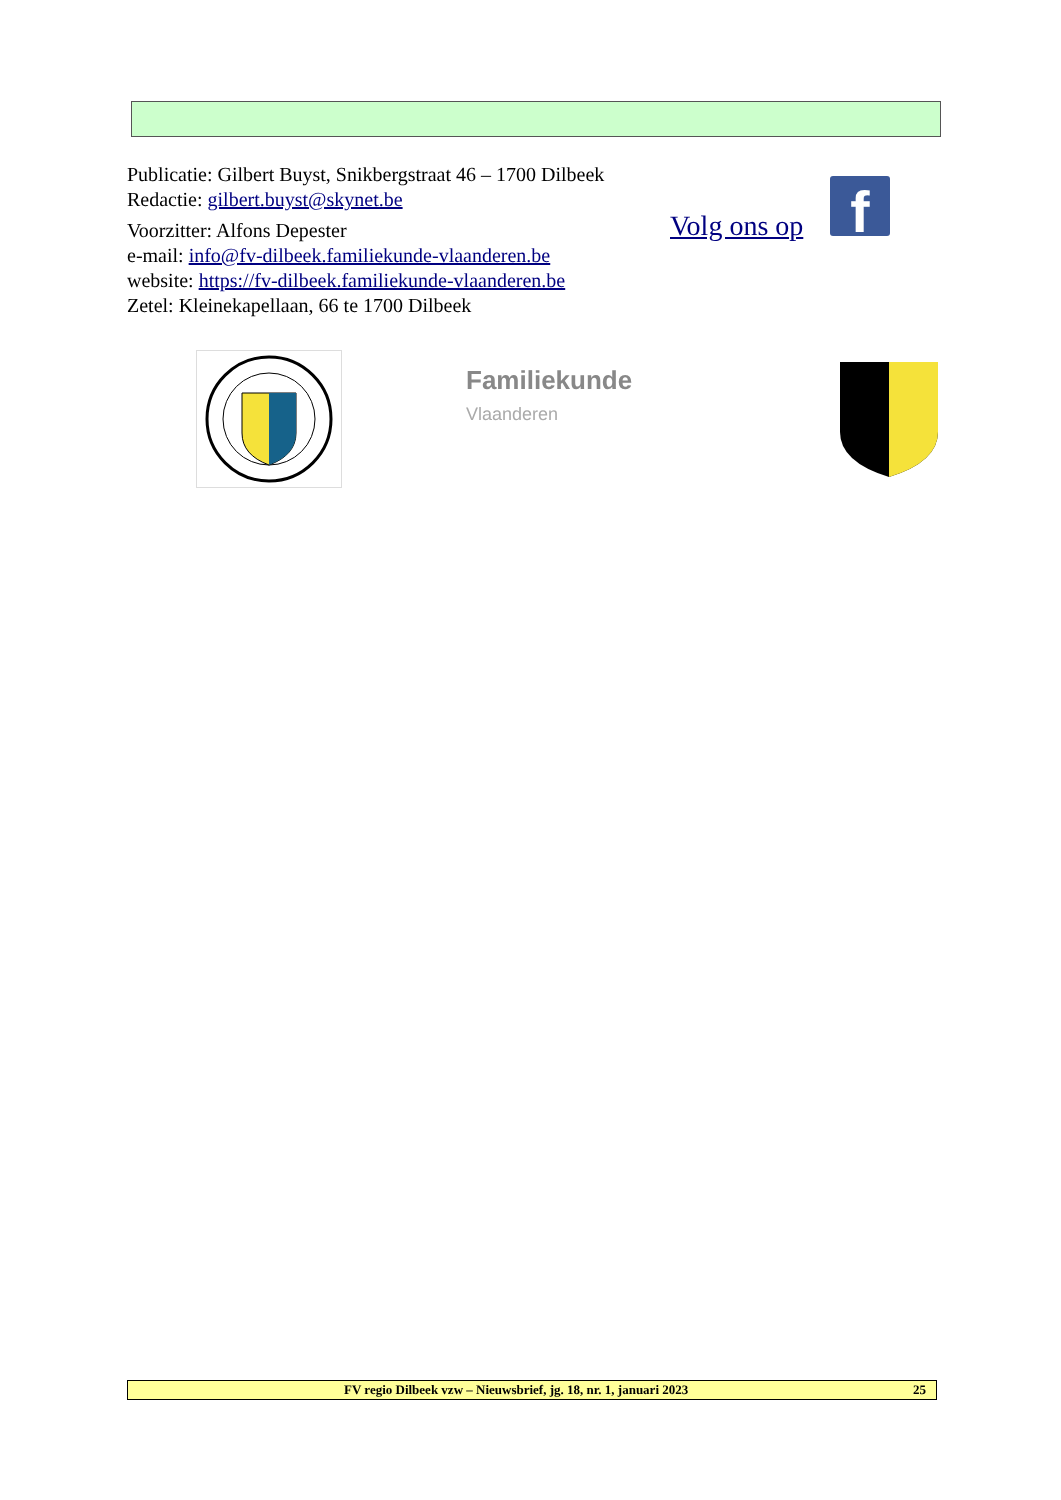Publicatie: Gilbert Buyst, Snikbergstraat 46 – 1700 Dilbeek
Redactie: gilbert.buyst@skynet.be
Voorzitter: Alfons Depester
e-mail: info@fv-dilbeek.familiekunde-vlaanderen.be
website: https://fv-dilbeek.familiekunde-vlaanderen.be
Zetel: Kleinekapellaan, 66 te 1700 Dilbeek
Volg ons op f
Familiekunde
Vlaanderen
FV regio Dilbeek vzw – Nieuwsbrief, jg. 18, nr. 1, januari 2023 25